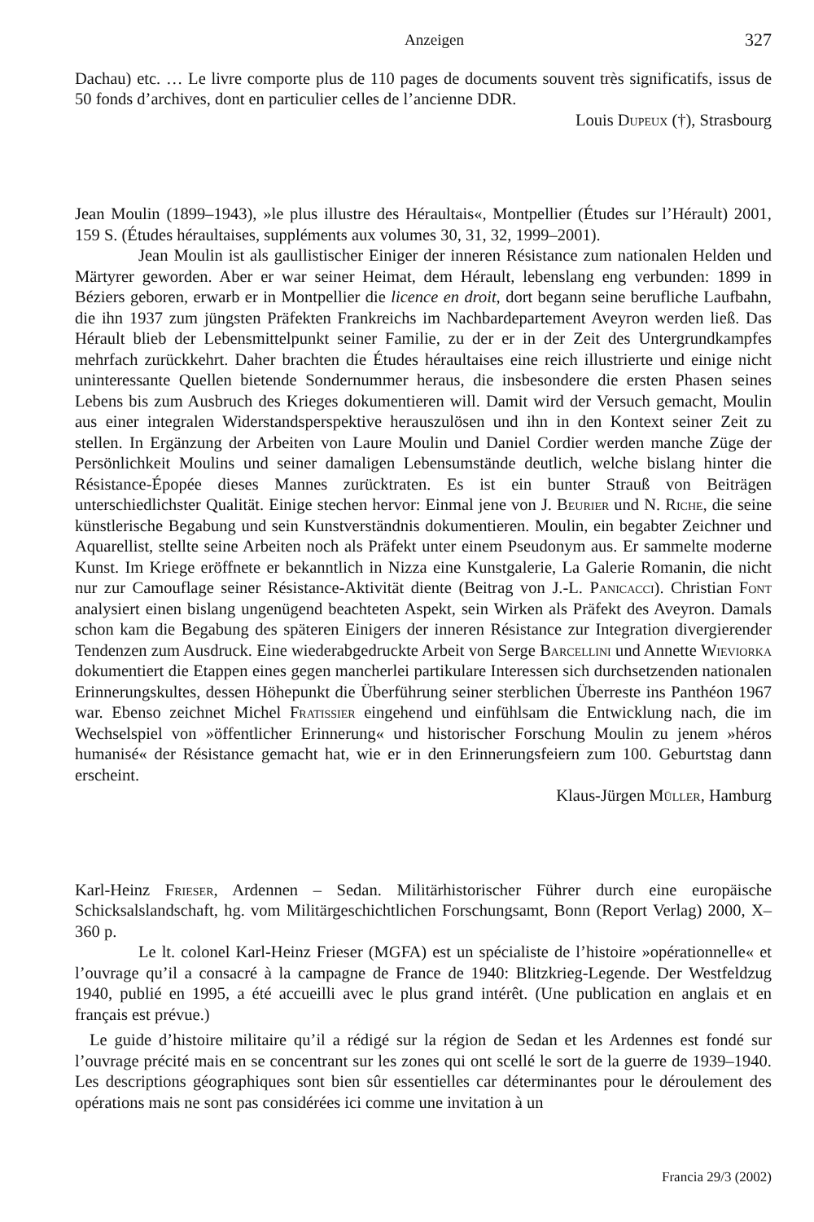Anzeigen 327
Dachau) etc. … Le livre comporte plus de 110 pages de documents souvent très significatifs, issus de 50 fonds d’archives, dont en particulier celles de l’ancienne DDR.
Louis Dupeux (†), Strasbourg
Jean Moulin (1899–1943), »le plus illustre des Héraultais«, Montpellier (Études sur l’Hérault) 2001, 159 S. (Études héraultaises, suppléments aux volumes 30, 31, 32, 1999–2001).
Jean Moulin ist als gaullistischer Einiger der inneren Résistance zum nationalen Helden und Märtyrer geworden. Aber er war seiner Heimat, dem Hérault, lebenslang eng verbunden: 1899 in Béziers geboren, erwarb er in Montpellier die licence en droit, dort begann seine berufliche Laufbahn, die ihn 1937 zum jüngsten Präfekten Frankreichs im Nachbardepartement Aveyron werden ließ. Das Hérault blieb der Lebensmittelpunkt seiner Familie, zu der er in der Zeit des Untergrundkampfes mehrfach zurückkehrt. Daher brachten die Études héraultaises eine reich illustrierte und einige nicht uninteressante Quellen bietende Sondernummer heraus, die insbesondere die ersten Phasen seines Lebens bis zum Ausbruch des Krieges dokumentieren will. Damit wird der Versuch gemacht, Moulin aus einer integralen Widerstandsperspektive herauszulösen und ihn in den Kontext seiner Zeit zu stellen. In Ergänzung der Arbeiten von Laure Moulin und Daniel Cordier werden manche Züge der Persönlichkeit Moulins und seiner damaligen Lebensumstände deutlich, welche bislang hinter die Résistance-Épopée dieses Mannes zurücktraten. Es ist ein bunter Strauß von Beiträgen unterschiedlichster Qualität. Einige stechen hervor: Einmal jene von J. Beurier und N. Riche, die seine künstlerische Begabung und sein Kunstverständnis dokumentieren. Moulin, ein begabter Zeichner und Aquarellist, stellte seine Arbeiten noch als Präfekt unter einem Pseudonym aus. Er sammelte moderne Kunst. Im Kriege eröffnete er bekanntlich in Nizza eine Kunstgalerie, La Galerie Romanin, die nicht nur zur Camouflage seiner Résistance-Aktivität diente (Beitrag von J.-L. Panicacci). Christian Font analysiert einen bislang ungenügend beachteten Aspekt, sein Wirken als Präfekt des Aveyron. Damals schon kam die Begabung des späteren Einigers der inneren Résistance zur Integration divergierender Tendenzen zum Ausdruck. Eine wiederabgedruckte Arbeit von Serge Barcellini und Annette Wieviorka dokumentiert die Etappen eines gegen mancherlei partikulare Interessen sich durchsetzenden nationalen Erinnerungskultes, dessen Höhepunkt die Überführung seiner sterblichen Überreste ins Panthéon 1967 war. Ebenso zeichnet Michel Fratissier eingehend und einfühlsam die Entwicklung nach, die im Wechselspiel von »öffentlicher Erinnerung« und historischer Forschung Moulin zu jenem »héros humanisé« der Résistance gemacht hat, wie er in den Erinnerungsfeiern zum 100. Geburtstag dann erscheint.
Klaus-Jürgen Müller, Hamburg
Karl-Heinz Frieser, Ardennen – Sedan. Militärhistorischer Führer durch eine europäische Schicksalslandschaft, hg. vom Militärgeschichtlichen Forschungsamt, Bonn (Report Verlag) 2000, X–360 p.
Le lt. colonel Karl-Heinz Frieser (MGFA) est un spécialiste de l’histoire »opérationnelle« et l’ouvrage qu’il a consacré à la campagne de France de 1940: Blitzkrieg-Legende. Der Westfeldzug 1940, publié en 1995, a été accueilli avec le plus grand intérêt. (Une publication en anglais et en français est prévue.)
Le guide d’histoire militaire qu’il a rédigé sur la région de Sedan et les Ardennes est fondé sur l’ouvrage précité mais en se concentrant sur les zones qui ont scellé le sort de la guerre de 1939–1940. Les descriptions géographiques sont bien sûr essentielles car déterminantes pour le déroulement des opérations mais ne sont pas considérées ici comme une invitation à un
Francia 29/3 (2002)